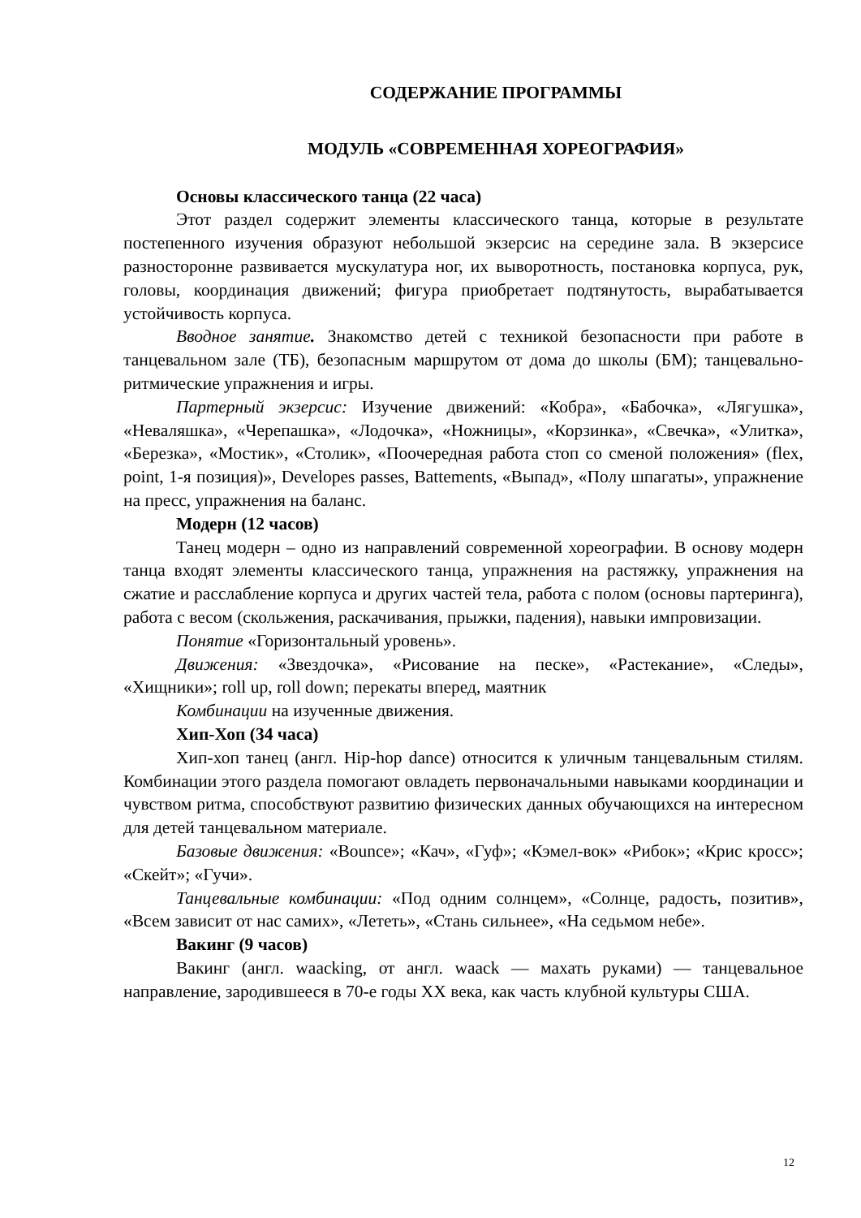СОДЕРЖАНИЕ ПРОГРАММЫ
МОДУЛЬ «СОВРЕМЕННАЯ ХОРЕОГРАФИЯ»
Основы классического танца (22 часа)
Этот раздел содержит элементы классического танца, которые в результате постепенного изучения образуют небольшой экзерсис на середине зала. В экзерсисе разносторонне развивается мускулатура ног, их выворотность, постановка корпуса, рук, головы, координация движений; фигура приобретает подтянутость, вырабатывается устойчивость корпуса.
Вводное занятие. Знакомство детей с техникой безопасности при работе в танцевальном зале (ТБ), безопасным маршрутом от дома до школы (БМ); танцевально-ритмические упражнения и игры.
Партерный экзерсис: Изучение движений: «Кобра», «Бабочка», «Лягушка», «Неваляшка», «Черепашка», «Лодочка», «Ножницы», «Корзинка», «Свечка», «Улитка», «Березка», «Мостик», «Столик», «Поочередная работа стоп со сменой положения» (flex, point, 1-я позиция)», Developes passes, Battements, «Выпад», «Полу шпагаты», упражнение на пресс, упражнения на баланс.
Модерн (12 часов)
Танец модерн – одно из направлений современной хореографии. В основу модерн танца входят элементы классического танца, упражнения на растяжку, упражнения на сжатие и расслабление корпуса и других частей тела, работа с полом (основы партеринга), работа с весом (скольжения, раскачивания, прыжки, падения), навыки импровизации.
Понятие «Горизонтальный уровень».
Движения: «Звездочка», «Рисование на песке», «Растекание», «Следы», «Хищники»; roll up, roll down; перекаты вперед, маятник
Комбинации на изученные движения.
Хип-Хоп (34 часа)
Хип-хоп танец (англ. Hip-hop dance) относится к уличным танцевальным стилям. Комбинации этого раздела помогают овладеть первоначальными навыками координации и чувством ритма, способствуют развитию физических данных обучающихся на интересном для детей танцевальном материале.
Базовые движения: «Bounce»; «Кач», «Гуф»; «Кэмел-вок» «Рибок»; «Крис кросс»; «Скейт»; «Гучи».
Танцевальные комбинации: «Под одним солнцем», «Солнце, радость, позитив», «Всем зависит от нас самих», «Лететь», «Стань сильнее», «На седьмом небе».
Вакинг (9 часов)
Вакинг (англ. waacking, от англ. waack — махать руками) — танцевальное направление, зародившееся в 70-е годы XX века, как часть клубной культуры США.
12